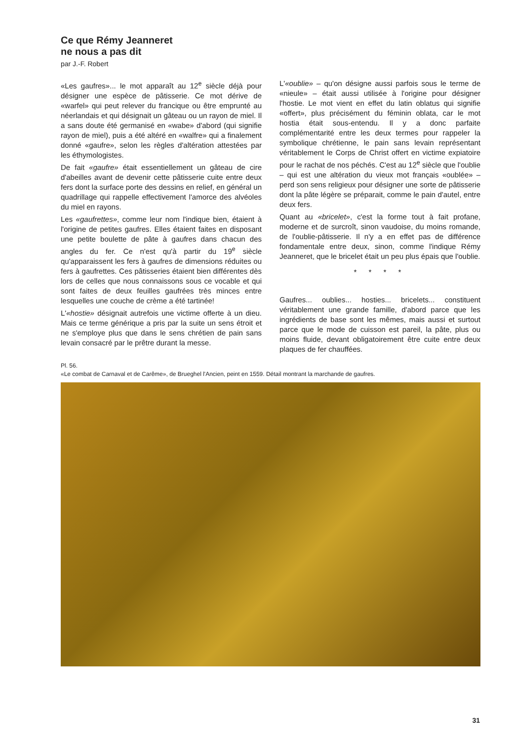Ce que Rémy Jeanneret
ne nous a pas dit
par J.-F. Robert
«Les gaufres»... le mot apparaît au 12<sup>e</sup> siècle déjà pour désigner une espèce de pâtisserie. Ce mot dérive de «warfel» qui peut relever du francique ou être emprunté au néerlandais et qui désignait un gâteau ou un rayon de miel. Il a sans doute été germanisé en «wabe» d'abord (qui signifie rayon de miel), puis a été altéré en «walfre» qui a finalement donné «gaufre», selon les règles d'altération attestées par les éthymologistes.
De fait «gaufre» était essentiellement un gâteau de cire d'abeilles avant de devenir cette pâtisserie cuite entre deux fers dont la surface porte des dessins en relief, en général un quadrillage qui rappelle effectivement l'amorce des alvéoles du miel en rayons.
Les «gaufrettes», comme leur nom l'indique bien, étaient à l'origine de petites gaufres. Elles étaient faites en disposant une petite boulette de pâte à gaufres dans chacun des angles du fer. Ce n'est qu'à partir du 19<sup>e</sup> siècle qu'apparaissent les fers à gaufres de dimensions réduites ou fers à gaufrettes. Ces pâtisseries étaient bien différentes dès lors de celles que nous connaissons sous ce vocable et qui sont faites de deux feuilles gaufrées très minces entre lesquelles une couche de crème a été tartinée!
L'«hostie» désignait autrefois une victime offerte à un dieu. Mais ce terme générique a pris par la suite un sens étroit et ne s'employe plus que dans le sens chrétien de pain sans levain consacré par le prêtre durant la messe.
L'«oublie» – qu'on désigne aussi parfois sous le terme de «nieule» – était aussi utilisée à l'origine pour désigner l'hostie. Le mot vient en effet du latin oblatus qui signifie «offert», plus précisément du féminin oblata, car le mot hostia était sous-entendu. Il y a donc parfaite complémentarité entre les deux termes pour rappeler la symbolique chrétienne, le pain sans levain représentant véritablement le Corps de Christ offert en victime expiatoire pour le rachat de nos péchés. C'est au 12<sup>e</sup> siècle que l'oublie – qui est une altération du vieux mot français «oublée» – perd son sens religieux pour désigner une sorte de pâtisserie dont la pâte légère se préparait, comme le pain d'autel, entre deux fers.
Quant au «bricelet», c'est la forme tout à fait profane, moderne et de surcroît, sinon vaudoise, du moins romande, de l'oublie-pâtisserie. Il n'y a en effet pas de différence fondamentale entre deux, sinon, comme l'indique Rémy Jeanneret, que le bricelet était un peu plus épais que l'oublie.
* * * *
Gaufres... oublies... hosties... bricelets... constituent véritablement une grande famille, d'abord parce que les ingrédients de base sont les mêmes, mais aussi et surtout parce que le mode de cuisson est pareil, la pâte, plus ou moins fluide, devant obligatoirement être cuite entre deux plaques de fer chauffées.
Pl. 56.
«Le combat de Carnaval et de Carême», de Brueghel l'Ancien, peint en 1559. Détail montrant la marchande de gaufres.
31